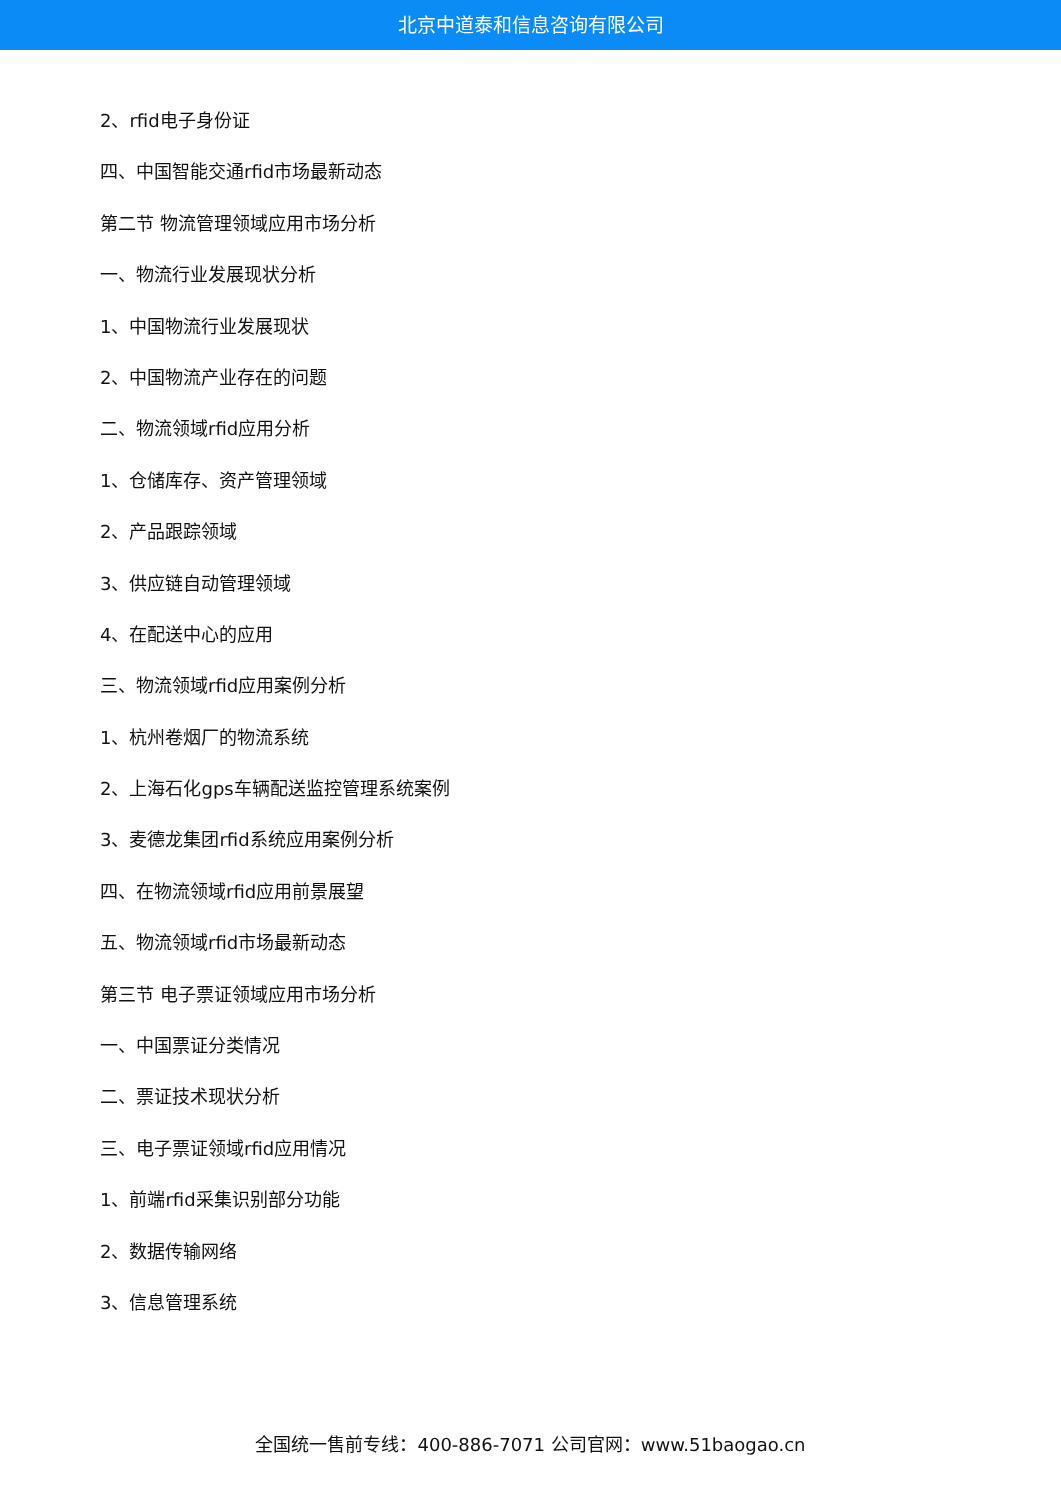北京中道泰和信息咨询有限公司
2、rfid电子身份证
四、中国智能交通rfid市场最新动态
第二节 物流管理领域应用市场分析
一、物流行业发展现状分析
1、中国物流行业发展现状
2、中国物流产业存在的问题
二、物流领域rfid应用分析
1、仓储库存、资产管理领域
2、产品跟踪领域
3、供应链自动管理领域
4、在配送中心的应用
三、物流领域rfid应用案例分析
1、杭州卷烟厂的物流系统
2、上海石化gps车辆配送监控管理系统案例
3、麦德龙集团rfid系统应用案例分析
四、在物流领域rfid应用前景展望
五、物流领域rfid市场最新动态
第三节 电子票证领域应用市场分析
一、中国票证分类情况
二、票证技术现状分析
三、电子票证领域rfid应用情况
1、前端rfid采集识别部分功能
2、数据传输网络
3、信息管理系统
全国统一售前专线：400-886-7071 公司官网：www.51baogao.cn